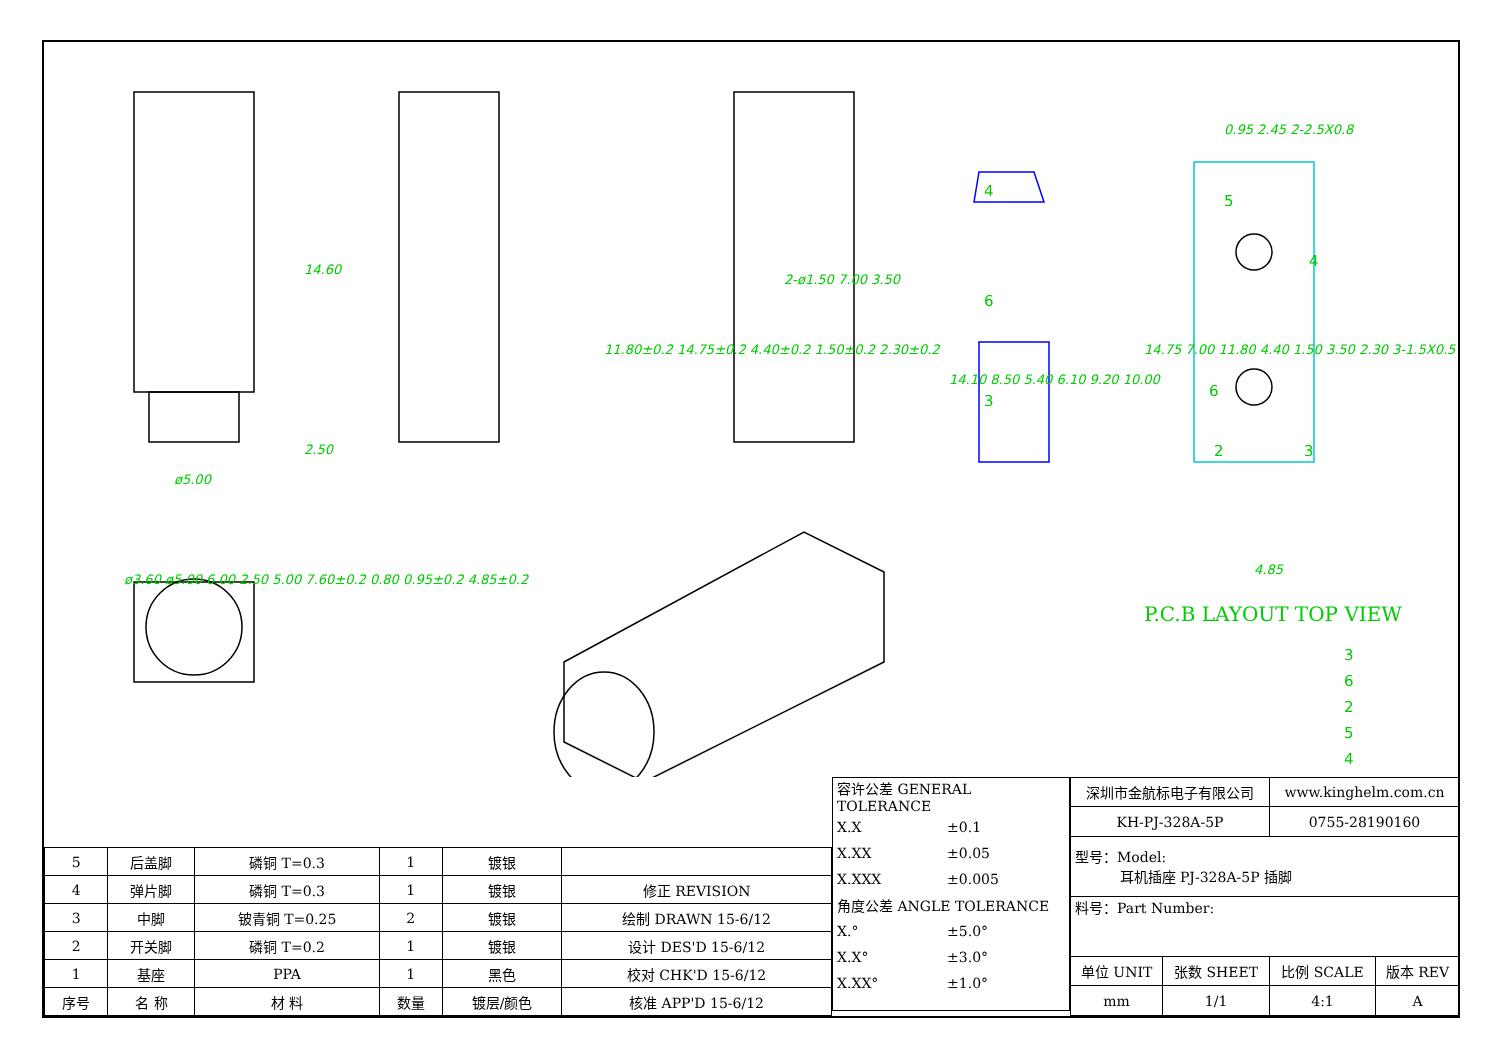14.60
2.50
ø5.00
11.80±0.2 14.75±0.2 4.40±0.2 1.50±0.2 2.30±0.2
2-ø1.50 7.00 3.50
14.10 8.50 5.40 6.10 9.20 10.00
4
6
3
0.95 2.45 2-2.5X0.8
14.75 7.00 11.80 4.40 1.50 3.50 2.30 3-1.5X0.5
5
4
6
2 3
4.85
P.C.B LAYOUT TOP VIEW
ø3.60 ø5.00 6.00 2.50 5.00 7.60±0.2 0.80 0.95±0.2 4.85±0.2
3
6
2
5
4
| 5 | 后盖脚 | 磷铜 T=0.3 | 1 | 镀银 | |
| 4 | 弹片脚 | 磷铜 T=0.3 | 1 | 镀银 | 修正 REVISION |
| 3 | 中脚 | 铍青铜 T=0.25 | 2 | 镀银 | 绘制 DRAWN 15-6/12 |
| 2 | 开关脚 | 磷铜 T=0.2 | 1 | 镀银 | 设计 DES'D 15-6/12 |
| 1 | 基座 | PPA | 1 | 黑色 | 校对 CHK'D 15-6/12 |
| 序号 | 名 称 | 材 料 | 数量 | 镀层/颜色 | 核准 APP'D 15-6/12 |
| 容许公差 GENERAL TOLERANCE | |
| X.X | ±0.1 |
| X.XX | ±0.05 |
| X.XXX | ±0.005 |
| 角度公差 ANGLE TOLERANCE | |
| X.° | ±5.0° |
| X.X° | ±3.0° |
| X.XX° | ±1.0° |
| 深圳市金航标电子有限公司 | | www.kinghelm.com.cn | |
| KH-PJ-328A-5P | | 0755-28190160 | |
| 型号：Model: 耳机插座 PJ-328A-5P 插脚 | | | |
| 料号：Part Number: | | | |
| 单位 UNIT | 张数 SHEET | 比例 SCALE | 版本 REV |
| mm | 1/1 | 4:1 | A |